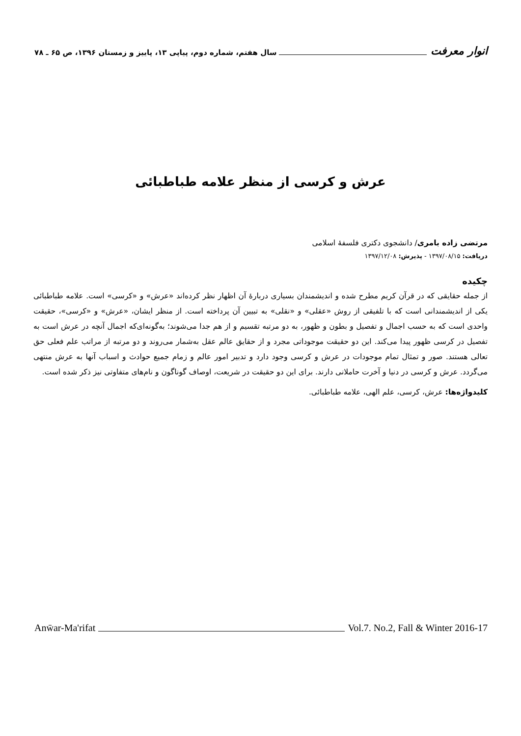انوار معرفت سال هفتم، شماره دوم، پیاپی ۱۳، پاییز و زمستان ۱۳۹۶، ص ۶۵ ـ ۷۸
عرش و کرسی از منظر علامه طباطبائی
مرتضی زاده بامری/ دانشجوی دکتری فلسفهٔ اسلامی
دریافت: ۱۳۹۷/۰۸/۱۵ - پذیرش: ۱۳۹۷/۱۲/۰۸
چکیده
از جمله حقایقی که در قرآن کریم مطرح شده و اندیشمندان بسیاری دربارهٔ آن اظهار نظر کرده‌اند «عرش» و «کرسی» است. علامه طباطبائی یکی از اندیشمندانی است که با تلفیقی از روش «عقلی» و «نقلی» به تبیین آن پرداخته است. از منظر ایشان، «عرش» و «کرسی»، حقیقت واحدی است که به حسب اجمال و تفصیل و بطون و ظهور، به دو مرتبه تقسیم و از هم جدا می‌شوند؛ به‌گونه‌ای‌که اجمال آنچه در عرش است به تفصیل در کرسی ظهور پیدا می‌کند. این دو حقیقت موجوداتی مجرد و از حقایق عالم عقل به‌شمار می‌روند و دو مرتبه از مراتب علم فعلی حق تعالی هستند. صور و تمثال تمام موجودات در عرش و کرسی وجود دارد و تدبیر امور عالم و زمام جمیع حوادث و اسباب آنها به عرش منتهی می‌گردد. عرش و کرسی در دنیا و آخرت حاملانی دارند. برای این دو حقیقت در شریعت، اوصاف گوناگون و نام‌های متفاوتی نیز ذکر شده است.
کلیدواژه‌ها: عرش، کرسی، علم الهی، علامه طباطبائی.
Anw̄ar-Ma'rifat Vol.7. No.2, Fall & Winter 2016-17